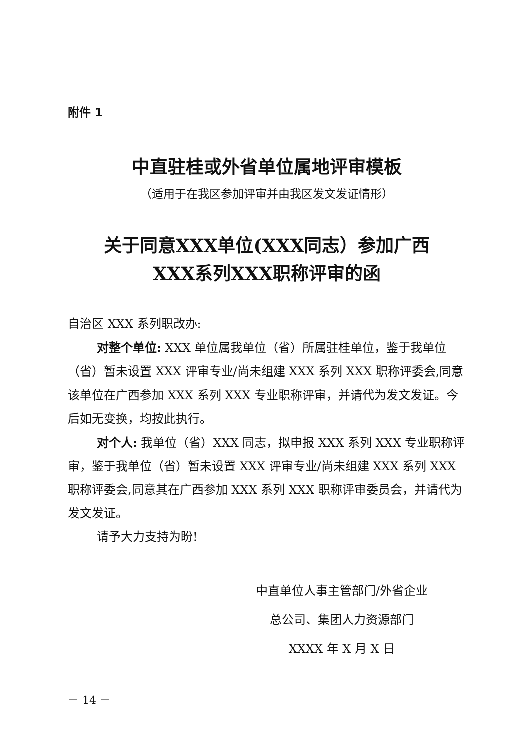附件 1
中直驻桂或外省单位属地评审模板
（适用于在我区参加评审并由我区发文发证情形）
关于同意XXX单位(XXX同志）参加广西
XXX系列XXX职称评审的函
自治区 XXX 系列职改办:
对整个单位: XXX 单位属我单位（省）所属驻桂单位，鉴于我单位（省）暂未设置 XXX 评审专业/尚未组建 XXX 系列 XXX 职称评委会,同意该单位在广西参加 XXX 系列 XXX 专业职称评审，并请代为发文发证。今后如无变换，均按此执行。
对个人: 我单位（省）XXX 同志，拟申报 XXX 系列 XXX 专业职称评审，鉴于我单位（省）暂未设置 XXX 评审专业/尚未组建 XXX 系列 XXX 职称评委会,同意其在广西参加 XXX 系列 XXX 职称评审委员会，并请代为发文发证。
请予大力支持为盼!
中直单位人事主管部门/外省企业
总公司、集团人力资源部门
XXXX 年 X 月 X 日
－ 14 －